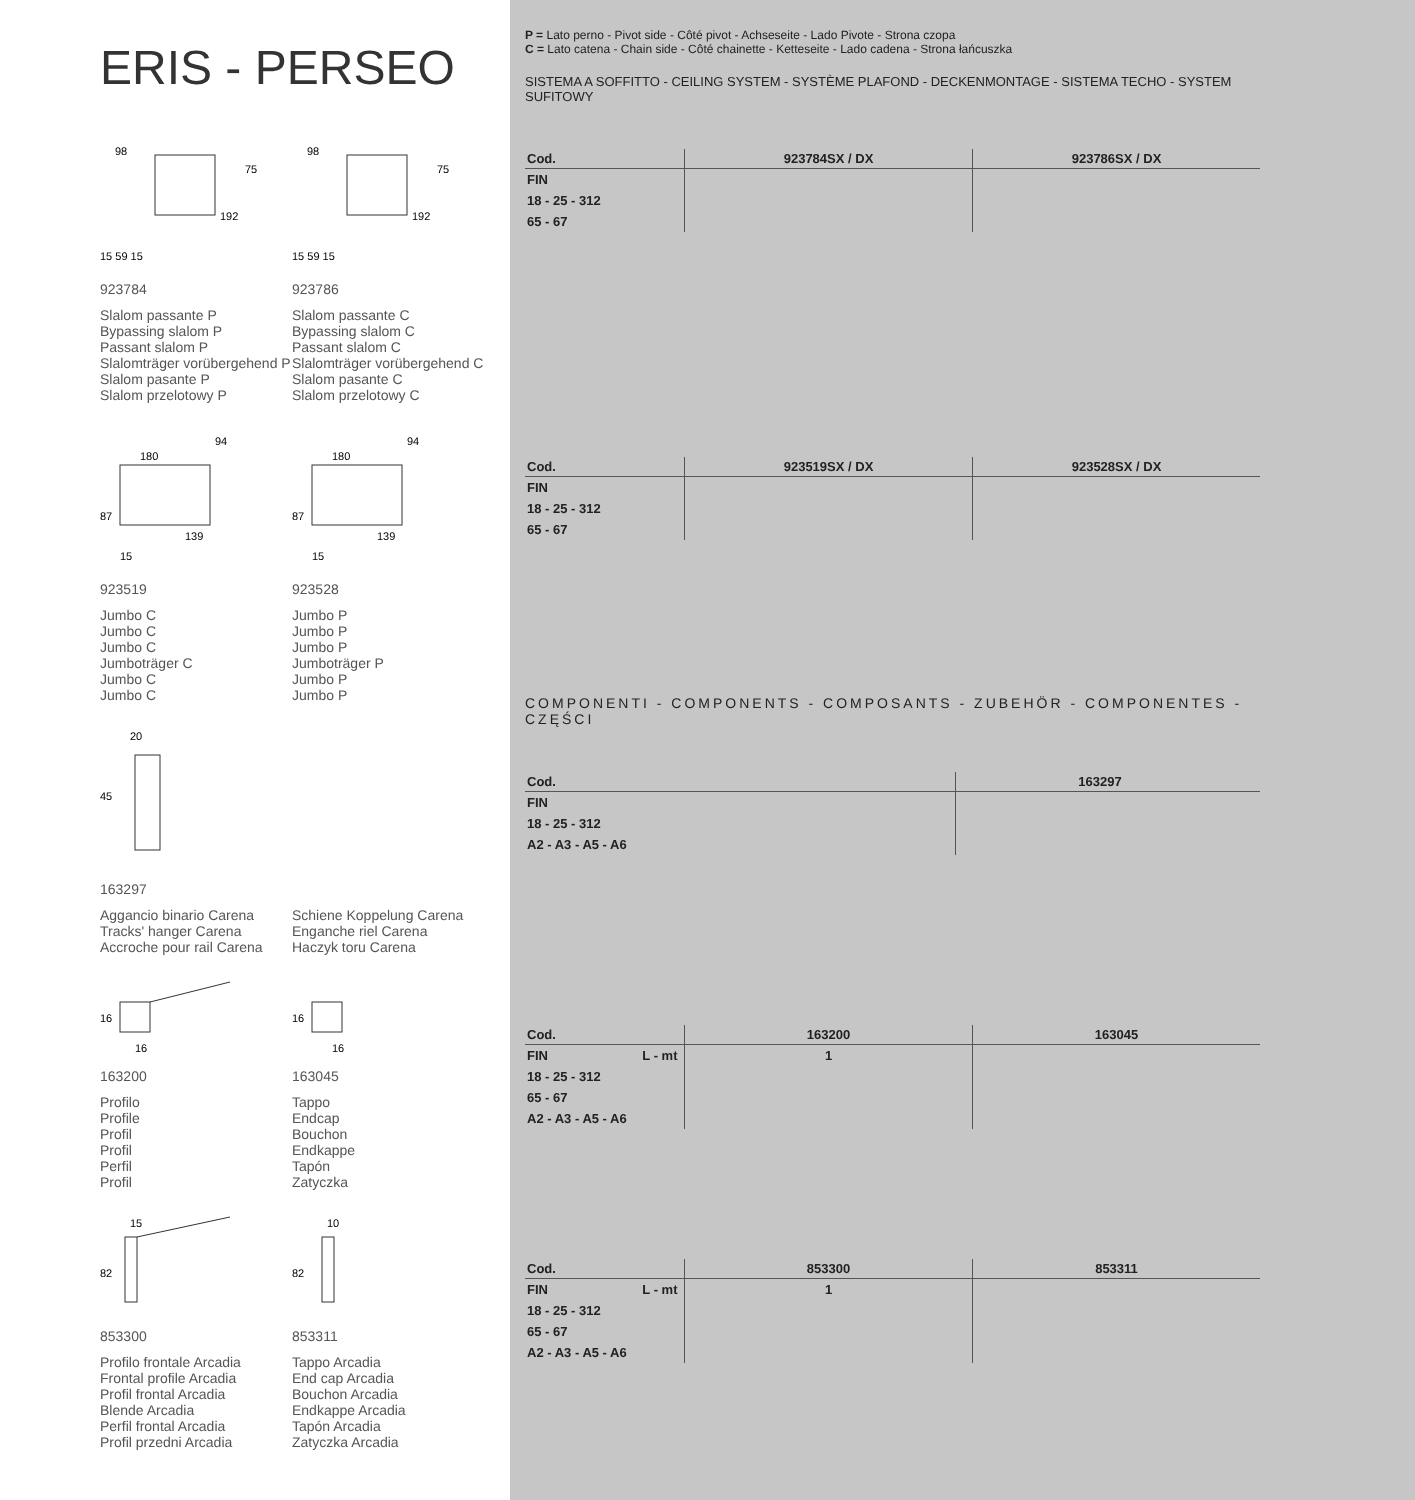ERIS - PERSEO
98
75
192
15 59 15
923784
Slalom passante P
Bypassing slalom P
Passant slalom P
Slalomträger vorübergehend P
Slalom pasante P
Slalom przelotowy P
98
75
192
15 59 15
923786
Slalom passante C
Bypassing slalom C
Passant slalom C
Slalomträger vorübergehend C
Slalom pasante C
Slalom przelotowy C
180
94
87
139
15
923519
Jumbo C
Jumbo C
Jumbo C
Jumboträger C
Jumbo C
Jumbo C
180
94
87
139
15
923528
Jumbo P
Jumbo P
Jumbo P
Jumboträger P
Jumbo P
Jumbo P
20
45
163297
Aggancio binario Carena
Tracks' hanger Carena
Accroche pour rail Carena
Schiene Koppelung Carena
Enganche riel Carena
Haczyk toru Carena
16
16
163200
Profilo
Profile
Profil
Profil
Perfil
Profil
16
16
163045
Tappo
Endcap
Bouchon
Endkappe
Tapón
Zatyczka
15
82
853300
Profilo frontale Arcadia
Frontal profile Arcadia
Profil frontal Arcadia
Blende Arcadia
Perfil frontal Arcadia
Profil przedni Arcadia
10
82
853311
Tappo Arcadia
End cap Arcadia
Bouchon Arcadia
Endkappe Arcadia
Tapón Arcadia
Zatyczka Arcadia
P = Lato perno - Pivot side - Côté pivot - Achseseite - Lado Pivote - Strona czopa
C = Lato catena - Chain side - Côté chainette - Ketteseite - Lado cadena - Strona łańcuszka
SISTEMA A SOFFITTO - CEILING SYSTEM - SYSTÈME PLAFOND - DECKENMONTAGE - SISTEMA TECHO - SYSTEM SUFITOWY
| Cod. | 923784SX / DX | 923786SX / DX |
| --- | --- | --- |
| FIN | | |
| 18 - 25 - 312 | | |
| 65 - 67 | | |
| Cod. | 923519SX / DX | 923528SX / DX |
| --- | --- | --- |
| FIN | | |
| 18 - 25 - 312 | | |
| 65 - 67 | | |
COMPONENTI - COMPONENTS - COMPOSANTS - ZUBEHÖR - COMPONENTES - CZĘŚCI
| Cod. | 163297 | |
| --- | --- | --- |
| FIN | | |
| 18 - 25 - 312 | | |
| A2 - A3 - A5 - A6 | | |
| Cod. | | 163200 | 163045 |
| --- | --- | --- | --- |
| FIN | L - mt | 1 | |
| 18 - 25 - 312 | | | |
| 65 - 67 | | | |
| A2 - A3 - A5 - A6 | | | |
| Cod. | | 853300 | 853311 |
| --- | --- | --- | --- |
| FIN | L - mt | 1 | |
| 18 - 25 - 312 | | | |
| 65 - 67 | | | |
| A2 - A3 - A5 - A6 | | | |